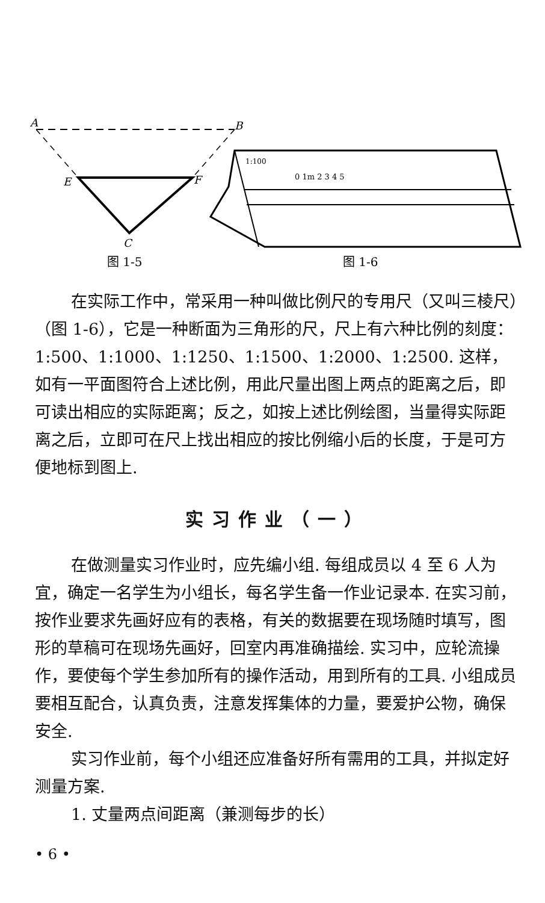A
B
E
F
C
图 1-5
1:100
0 1m 2 3 4 5
图 1-6
在实际工作中，常采用一种叫做比例尺的专用尺（又叫三棱尺）（图 1-6），它是一种断面为三角形的尺，尺上有六种比例的刻度：1:500、1:1000、1:1250、1:1500、1:2000、1:2500. 这样，如有一平面图符合上述比例，用此尺量出图上两点的距离之后，即可读出相应的实际距离；反之，如按上述比例绘图，当量得实际距离之后，立即可在尺上找出相应的按比例缩小后的长度，于是可方便地标到图上.
实习作业（一）
在做测量实习作业时，应先编小组. 每组成员以 4 至 6 人为宜，确定一名学生为小组长，每名学生备一作业记录本. 在实习前，按作业要求先画好应有的表格，有关的数据要在现场随时填写，图形的草稿可在现场先画好，回室内再准确描绘. 实习中，应轮流操作，要使每个学生参加所有的操作活动，用到所有的工具. 小组成员要相互配合，认真负责，注意发挥集体的力量，要爱护公物，确保安全.
实习作业前，每个小组还应准备好所有需用的工具，并拟定好测量方案.
1. 丈量两点间距离（兼测每步的长）
• 6 •